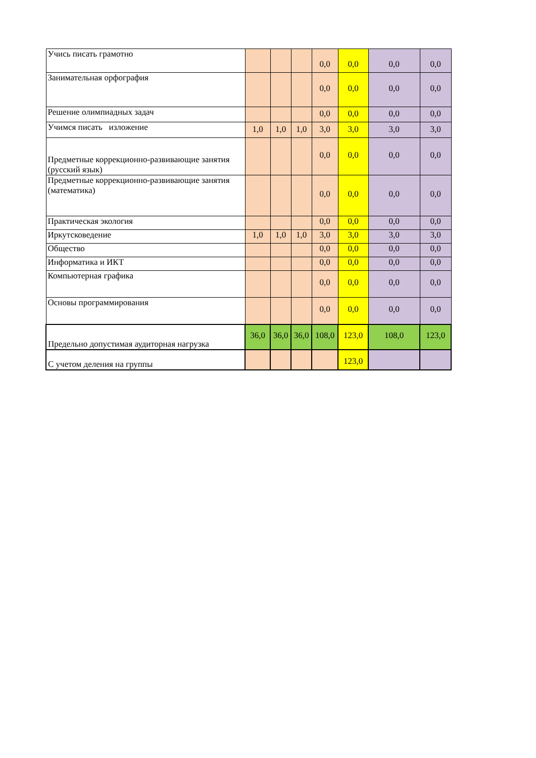| Учись писать грамотно | | | | 0,0 | 0,0 | 0,0 | 0,0 |
| Занимательная орфография | | | | 0,0 | 0,0 | 0,0 | 0,0 |
| Решение олимпиадных задач | | | | 0,0 | 0,0 | 0,0 | 0,0 |
| Учимся писать изложение | 1,0 | 1,0 | 1,0 | 3,0 | 3,0 | 3,0 | 3,0 |
| Предметные коррекционно-развивающие занятия (русский язык) | | | | 0,0 | 0,0 | 0,0 | 0,0 |
| Предметные коррекционно-развивающие занятия (математика) | | | | 0,0 | 0,0 | 0,0 | 0,0 |
| Практическая экология | | | | 0,0 | 0,0 | 0,0 | 0,0 |
| Иркутсковедение | 1,0 | 1,0 | 1,0 | 3,0 | 3,0 | 3,0 | 3,0 |
| Общество | | | | 0,0 | 0,0 | 0,0 | 0,0 |
| Информатика и ИКТ | | | | 0,0 | 0,0 | 0,0 | 0,0 |
| Компьютерная графика | | | | 0,0 | 0,0 | 0,0 | 0,0 |
| Основы программирования | | | | 0,0 | 0,0 | 0,0 | 0,0 |
| Предельно допустимая аудиторная нагрузка | 36,0 | 36,0 | 36,0 | 108,0 | 123,0 | 108,0 | 123,0 |
| С учетом деления на группы | | | | | 123,0 | | |